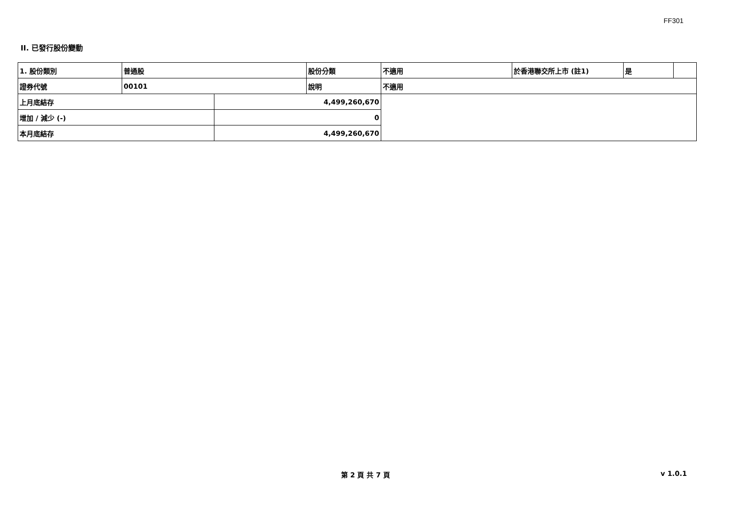FF301
II. 已發行股份變動
| 1. 股份類別 | 普通股 | | 股份分類 | 不適用 | 於香港聯交所上市 (註1) | 是 | |
| 證券代號 | 00101 | | 說明 | 不適用 | | | |
| 上月底結存 | | 4,499,260,670 | | | | | |
| 增加 / 減少 (-) | | 0 | | | | | |
| 本月底結存 | | 4,499,260,670 | | | | | |
第 2 頁 共 7 頁 v 1.0.1